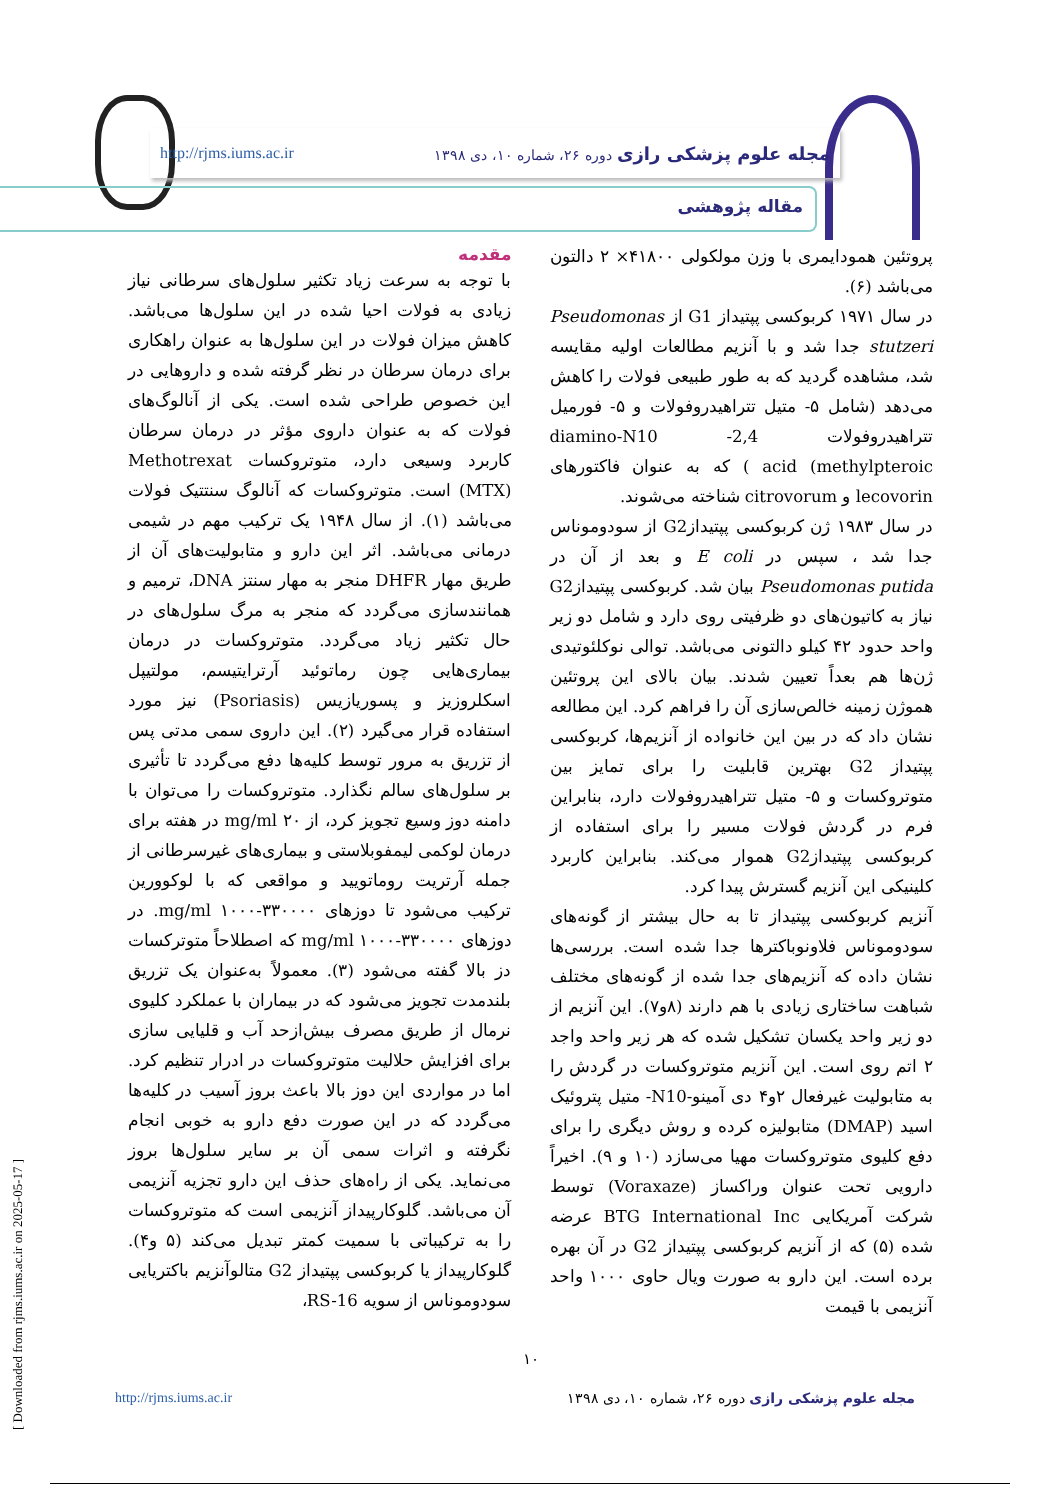مجله علوم پزشکی رازی دوره ۲۶، شماره ۱۰، دی ۱۳۹۸
http://rjms.iums.ac.ir
مقاله پژوهشی
مقدمه
با توجه به سرعت زیاد تکثیر سلول‌های سرطانی نیاز زیادی به فولات احیا شده در این سلول‌ها می‌باشد. کاهش میزان فولات در این سلول‌ها به عنوان راهکاری برای درمان سرطان در نظر گرفته شده و داروهایی در این خصوص طراحی شده است. یکی از آنالوگ‌های فولات که به عنوان داروی مؤثر در درمان سرطان کاربرد وسیعی دارد، متوتروکسات Methotrexat (MTX) است. متوتروکسات که آنالوگ سنتتیک فولات می‌باشد (۱). از سال ۱۹۴۸ یک ترکیب مهم در شیمی درمانی می‌باشد. اثر این دارو و متابولیت‌های آن از طریق مهار DHFR منجر به مهار سنتز DNA، ترمیم و همانندسازی می‌گردد که منجر به مرگ سلول‌های در حال تکثیر زیاد می‌گردد. متوتروکسات در درمان بیماری‌هایی چون رماتوئید آرترایتیسم، مولتیپل اسکلروزیز و پسوریازیس (Psoriasis) نیز مورد استفاده قرار می‌گیرد (۲). این داروی سمی مدتی پس از تزریق به مرور توسط کلیه‌ها دفع می‌گردد تا تأثیری بر سلول‌های سالم نگذارد. متوتروکسات را می‌توان با دامنه دوز وسیع تجویز کرد، از ۲۰ mg/ml در هفته برای درمان لوکمی لیمفوبلاستی و بیماری‌های غیرسرطانی از جمله آرتریت روماتویید و مواقعی که با لوکوورین ترکیب می‌شود تا دوزهای ۳۳۰۰۰۰-۱۰۰۰ mg/ml. در دوزهای ۳۳۰۰۰۰-۱۰۰۰ mg/ml که اصطلاحاً متوترکسات دز بالا گفته می‌شود (۳). معمولاً به‌عنوان یک تزریق بلندمدت تجویز می‌شود که در بیماران با عملکرد کلیوی نرمال از طریق مصرف بیش‌ازحد آب و قلیایی سازی برای افزایش حلالیت متوتروکسات در ادرار تنظیم کرد. اما در مواردی این دوز بالا باعث بروز آسیب در کلیه‌ها می‌گردد که در این صورت دفع دارو به خوبی انجام نگرفته و اثرات سمی آن بر سایر سلول‌ها بروز می‌نماید. یکی از راه‌های حذف این دارو تجزیه آنزیمی آن می‌باشد. گلوکارپیداز آنزیمی است که متوتروکسات را به ترکیباتی با سمیت کمتر تبدیل می‌کند (۵ و۴). گلوکارپیداز یا کربوکسی پپتیداز G2 متالوآنزیم باکتریایی سودوموناس از سویه RS-16،
پروتئین همودایمری با وزن مولکولی ۴۱۸۰۰× ۲ دالتون می‌باشد (۶).
در سال ۱۹۷۱ کربوکسی پپتیداز G1 از Pseudomonas stutzeri جدا شد و با آنزیم مطالعات اولیه مقایسه شد، مشاهده گردید که به طور طبیعی فولات را کاهش می‌دهد (شامل ۵- متیل تتراهیدروفولات و ۵- فورمیل تتراهیدروفولات 2,4- diamino-N10 methylpteroic) acid ) که به عنوان فاکتورهای lecovorin و citrovorum شناخته می‌شوند.
در سال ۱۹۸۳ ژن کربوکسی پپتیدازG2 از سودوموناس جدا شد ، سپس در E coli و بعد از آن در Pseudomonas putida بیان شد. کربوکسی پپتیدازG2 نیاز به کاتیون‌های دو ظرفیتی روی دارد و شامل دو زیر واحد حدود ۴۲ کیلو دالتونی می‌باشد. توالی نوکلئوتیدی ژن‌ها هم بعداً تعیین شدند. بیان بالای این پروتئین هموژن زمینه خالص‌سازی آن را فراهم کرد. این مطالعه نشان داد که در بین این خانواده از آنزیم‌ها، کربوکسی پپتیداز G2 بهترین قابلیت را برای تمایز بین متوتروکسات و ۵- متیل تتراهیدروفولات دارد، بنابراین فرم در گردش فولات مسیر را برای استفاده از کربوکسی پپتیدازG2 هموار می‌کند. بنابراین کاربرد کلینیکی این آنزیم گسترش پیدا کرد.
آنزیم کربوکسی پپتیداز تا به حال بیشتر از گونه‌های سودوموناس فلاونوباکترها جدا شده است. بررسی‌ها نشان داده که آنزیم‌های جدا شده از گونه‌های مختلف شباهت ساختاری زیادی با هم دارند (۸و۷). این آنزیم از دو زیر واحد یکسان تشکیل شده که هر زیر واحد واجد ۲ اتم روی است. این آنزیم متوتروکسات در گردش را به متابولیت غیرفعال ۲و۴ دی آمینو-N10- متیل پتروئیک اسید (DMAP) متابولیزه کرده و روش دیگری را برای دفع کلیوی متوتروکسات مهیا می‌سازد (۱۰ و ۹). اخیراً دارویی تحت عنوان وراکساز (Voraxaze) توسط شرکت آمریکایی BTG International Inc عرضه شده (۵) که از آنزیم کربوکسی پپتیداز G2 در آن بهره برده است. این دارو به صورت ویال حاوی ۱۰۰۰ واحد آنزیمی با قیمت
۱۰
مجله علوم پزشکی رازی دوره ۲۶، شماره ۱۰، دی ۱۳۹۸
http://rjms.iums.ac.ir
[ Downloaded from rjms.iums.ac.ir on 2025-05-17 ]